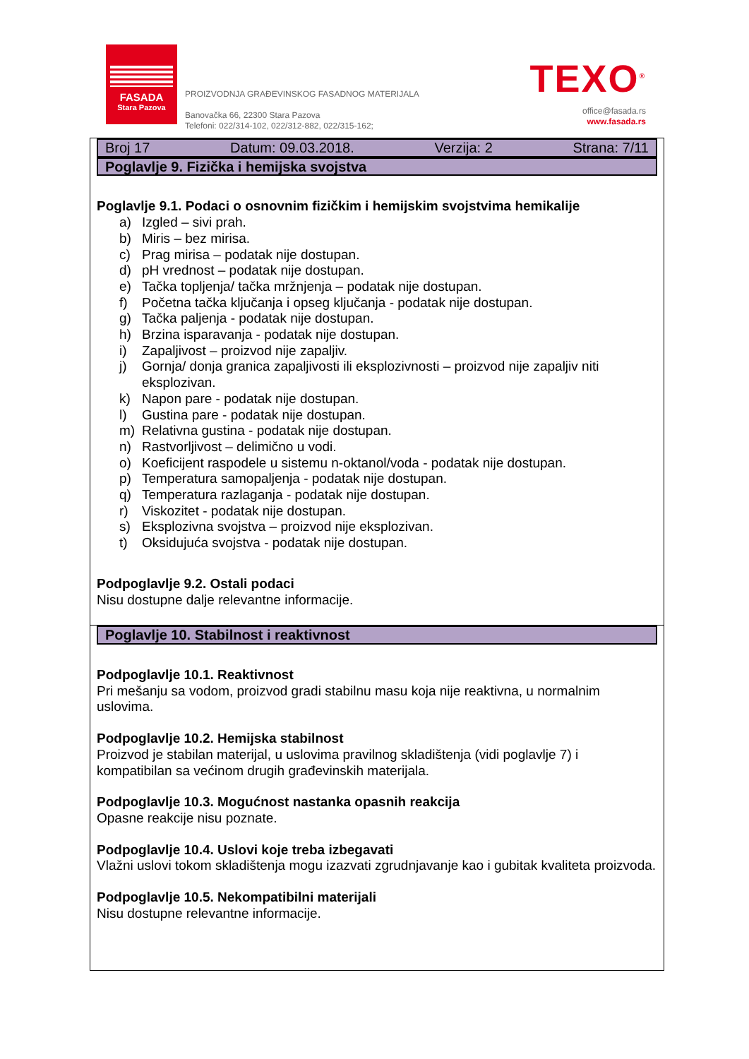FASADA
Stara Pazova
PROIZVODNJA GRAĐEVINSKOG FASADNOG MATERIJALA
Banovačka 66, 22300 Stara Pazova
Telefoni: 022/314-102, 022/312-882, 022/315-162;
TEXO<sup>®</sup>
office@fasada.rs
www.fasada.rs
Broj 17 Datum: 09.03.2018. Verzija: 2 Strana: 7/11
Poglavlje 9. Fizička i hemijska svojstva
Poglavlje 9.1. Podaci o osnovnim fizičkim i hemijskim svojstvima hemikalije
a) Izgled – sivi prah.
b) Miris – bez mirisa.
c) Prag mirisa – podatak nije dostupan.
d) pH vrednost – podatak nije dostupan.
e) Tačka topljenja/ tačka mržnjenja – podatak nije dostupan.
f) Početna tačka ključanja i opseg ključanja - podatak nije dostupan.
g) Tačka paljenja - podatak nije dostupan.
h) Brzina isparavanja - podatak nije dostupan.
i) Zapaljivost – proizvod nije zapaljiv.
j) Gornja/ donja granica zapaljivosti ili eksplozivnosti – proizvod nije zapaljiv niti eksplozivan.
k) Napon pare - podatak nije dostupan.
l) Gustina pare - podatak nije dostupan.
m) Relativna gustina - podatak nije dostupan.
n) Rastvorljivost – delimično u vodi.
o) Koeficijent raspodele u sistemu n-oktanol/voda - podatak nije dostupan.
p) Temperatura samopaljenja - podatak nije dostupan.
q) Temperatura razlaganja - podatak nije dostupan.
r) Viskozitet - podatak nije dostupan.
s) Eksplozivna svojstva – proizvod nije eksplozivan.
t) Oksidujuća svojstva - podatak nije dostupan.
Podpoglavlje 9.2. Ostali podaci
Nisu dostupne dalje relevantne informacije.
Poglavlje 10. Stabilnost i reaktivnost
Podpoglavlje 10.1. Reaktivnost
Pri mešanju sa vodom, proizvod gradi stabilnu masu koja nije reaktivna, u normalnim uslovima.
Podpoglavlje 10.2. Hemijska stabilnost
Proizvod je stabilan materijal, u uslovima pravilnog skladištenja (vidi poglavlje 7) i kompatibilan sa većinom drugih građevinskih materijala.
Podpoglavlje 10.3. Mogućnost nastanka opasnih reakcija
Opasne reakcije nisu poznate.
Podpoglavlje 10.4. Uslovi koje treba izbegavati
Vlažni uslovi tokom skladištenja mogu izazvati zgrudnjavanje kao i gubitak kvaliteta proizvoda.
Podpoglavlje 10.5. Nekompatibilni materijali
Nisu dostupne relevantne informacije.